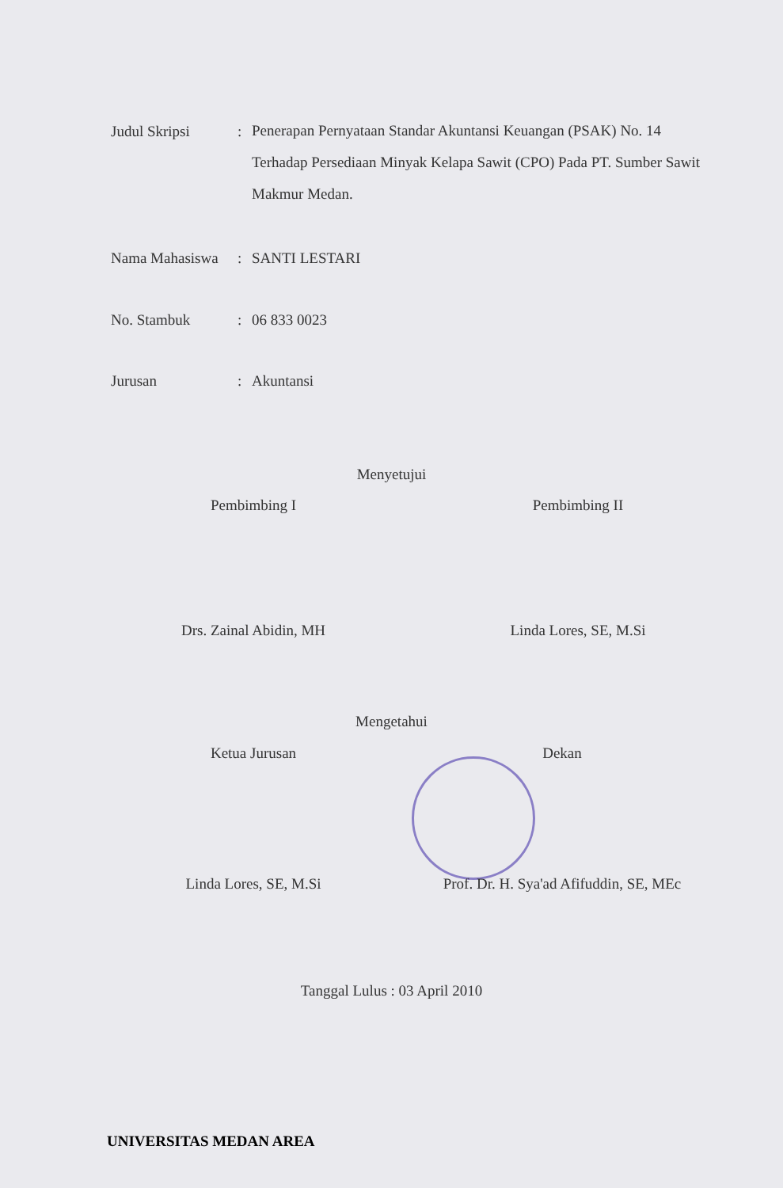Judul Skripsi :
Penerapan Pernyataan Standar Akuntansi Keuangan (PSAK) No. 14 Terhadap Persediaan Minyak Kelapa Sawit (CPO) Pada PT. Sumber Sawit Makmur Medan.
Nama Mahasiswa : SANTI LESTARI
No. Stambuk : 06 833 0023
Jurusan : Akuntansi
Menyetujui
Pembimbing I Pembimbing II
Drs. Zainal Abidin, MH Linda Lores, SE, M.Si
Mengetahui
Ketua Jurusan Dekan
Linda Lores, SE, M.Si
Prof. Dr. H. Sya'ad Afifuddin, SE, MEc
Tanggal Lulus : 03 April 2010
UNIVERSITAS MEDAN AREA